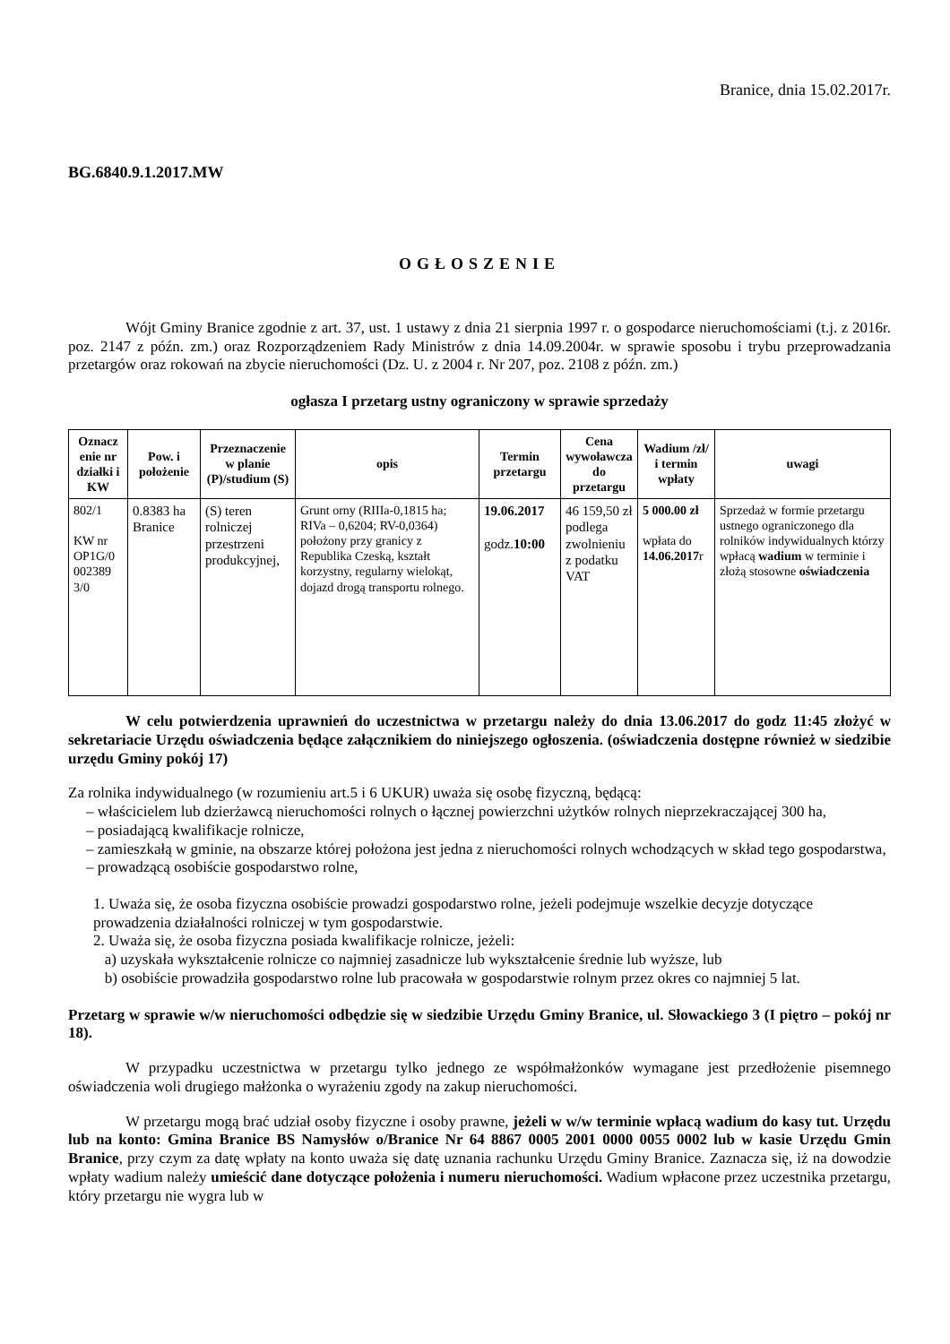Branice, dnia 15.02.2017r.
BG.6840.9.1.2017.MW
OGŁOSZENIE
Wójt Gminy Branice zgodnie z art. 37, ust. 1 ustawy z dnia 21 sierpnia 1997 r. o gospodarce nieruchomościami (t.j. z 2016r. poz. 2147 z późn. zm.) oraz Rozporządzeniem Rady Ministrów z dnia 14.09.2004r. w sprawie sposobu i trybu przeprowadzania przetargów oraz rokowań na zbycie nieruchomości (Dz. U. z 2004 r. Nr 207, poz. 2108 z późn. zm.)
ogłasza I przetarg ustny ograniczony w sprawie sprzedaży
| Oznacz enie nr działki i KW | Pow. i położenie | Przeznaczenie w planie (P)/studium (S) | opis | Termin przetargu | Cena wywoławcza do przetargu | Wadium /zł/ i termin wpłaty | uwagi |
| --- | --- | --- | --- | --- | --- | --- | --- |
| 802/1 KW nr OP1G/0 002389 3/0 | 0.8383 ha Branice | (S) teren rolniczej przestrzeni produkcyjnej, | Grunt orny (RIIIa-0,1815 ha; RIVa – 0,6204; RV-0,0364) położony przy granicy z Republika Czeską, kształt korzystny, regularny wielokąt, dojazd drogą transportu rolnego. | 19.06.2017 godz. 10:00 | 46 159,50 zł podlega zwolnieniu z podatku VAT | 5 000.00 zł wpłata do 14.06.2017 r | Sprzedaż w formie przetargu ustnego ograniczonego dla rolników indywidualnych którzy wpłacą wadium w terminie i złożą stosowne oświadczenia |
W celu potwierdzenia uprawnień do uczestnictwa w przetargu należy do dnia 13.06.2017 do godz 11:45 złożyć w sekretariacie Urzędu oświadczenia będące załącznikiem do niniejszego ogłoszenia. (oświadczenia dostępne również w siedzibie urzędu Gminy pokój 17)
Za rolnika indywidualnego (w rozumieniu art.5 i 6 UKUR) uważa się osobę fizyczną, będącą:
– właścicielem lub dzierżawcą nieruchomości rolnych o łącznej powierzchni użytków rolnych nieprzekraczającej 300 ha,
– posiadającą kwalifikacje rolnicze,
– zamieszkałą w gminie, na obszarze której położona jest jedna z nieruchomości rolnych wchodzących w skład tego gospodarstwa,
– prowadzącą osobiście gospodarstwo rolne,
1. Uważa się, że osoba fizyczna osobiście prowadzi gospodarstwo rolne, jeżeli podejmuje wszelkie decyzje dotyczące prowadzenia działalności rolniczej w tym gospodarstwie.
2. Uważa się, że osoba fizyczna posiada kwalifikacje rolnicze, jeżeli:
a) uzyskała wykształcenie rolnicze co najmniej zasadnicze lub wykształcenie średnie lub wyższe, lub
b) osobiście prowadziła gospodarstwo rolne lub pracowała w gospodarstwie rolnym przez okres co najmniej 5 lat.
Przetarg w sprawie w/w nieruchomości odbędzie się w siedzibie Urzędu Gminy Branice, ul. Słowackiego 3 (I piętro – pokój nr 18).
W przypadku uczestnictwa w przetargu tylko jednego ze współmałżonków wymagane jest przedłożenie pisemnego oświadczenia woli drugiego małżonka o wyrażeniu zgody na zakup nieruchomości.
W przetargu mogą brać udział osoby fizyczne i osoby prawne, jeżeli w w/w terminie wpłacą wadium do kasy tut. Urzędu lub na konto: Gmina Branice BS Namysłów o/Branice Nr 64 8867 0005 2001 0000 0055 0002 lub w kasie Urzędu Gmin Branice, przy czym za datę wpłaty na konto uważa się datę uznania rachunku Urzędu Gminy Branice. Zaznacza się, iż na dowodzie wpłaty wadium należy umieścić dane dotyczące położenia i numeru nieruchomości. Wadium wpłacone przez uczestnika przetargu, który przetargu nie wygra lub w